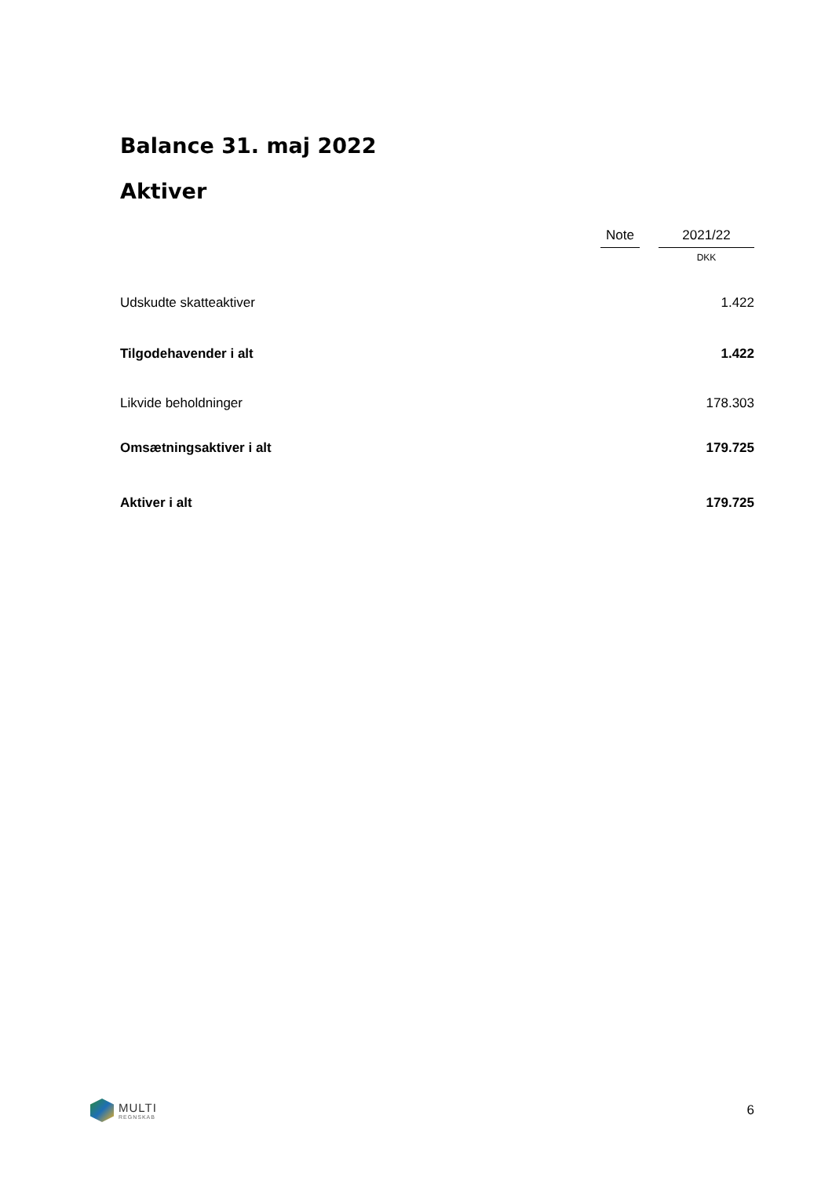Balance 31. maj 2022
Aktiver
| | Note | | 2021/22 |
| --- | --- | --- | --- |
| | | | DKK |
| Udskudte skatteaktiver | | | 1.422 |
| Tilgodehavender i alt | | | 1.422 |
| Likvide beholdninger | | | 178.303 |
| Omsætningsaktiver i alt | | | 179.725 |
| Aktiver i alt | | | 179.725 |
MULTI
REGNSKAB
6